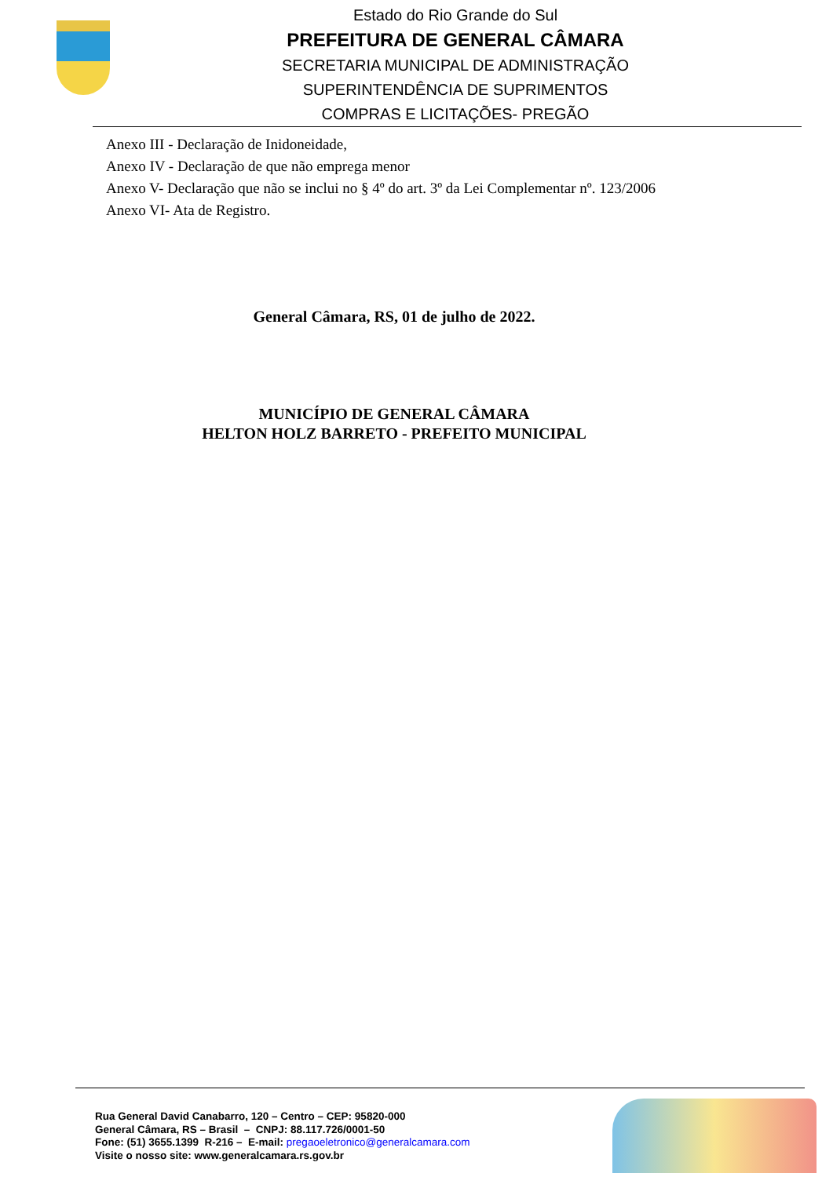Estado do Rio Grande do Sul
PREFEITURA DE GENERAL CÂMARA
SECRETARIA MUNICIPAL DE ADMINISTRAÇÃO
SUPERINTENDÊNCIA DE SUPRIMENTOS
COMPRAS E LICITAÇÕES- PREGÃO
Anexo III - Declaração de Inidoneidade,
Anexo IV - Declaração de que não emprega menor
Anexo V- Declaração que não se inclui no § 4º do art. 3º da Lei Complementar nº. 123/2006
Anexo VI- Ata de Registro.
General Câmara, RS, 01 de julho de 2022.
MUNICÍPIO DE GENERAL CÂMARA
HELTON HOLZ BARRETO - PREFEITO MUNICIPAL
Rua General David Canabarro, 120 – Centro – CEP: 95820-000
General Câmara, RS – Brasil – CNPJ: 88.117.726/0001-50
Fone: (51) 3655.1399 R-216 – E-mail: pregaoeletronico@generalcamara.com
Visite o nosso site: www.generalcamara.rs.gov.br